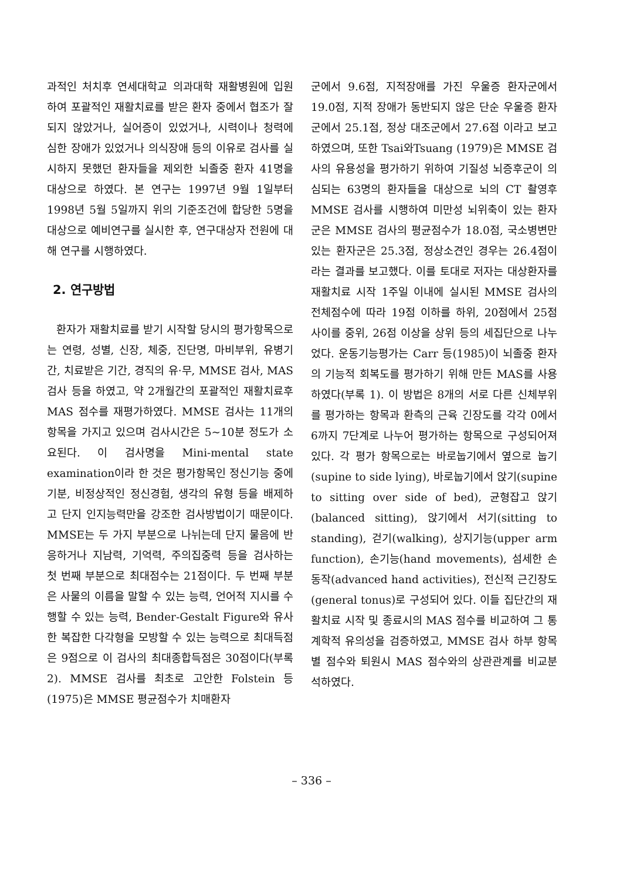과적인 처치후 연세대학교 의과대학 재활병원에 입원하여 포괄적인 재활치료를 받은 환자 중에서 협조가 잘 되지 않았거나, 실어증이 있었거나, 시력이나 청력에 심한 장애가 있었거나 의식장애 등의 이유로 검사를 실시하지 못했던 환자들을 제외한 뇌졸중 환자 41명을 대상으로 하였다. 본 연구는 1997년 9월 1일부터 1998년 5월 5일까지 위의 기준조건에 합당한 5명을 대상으로 예비연구를 실시한 후, 연구대상자 전원에 대해 연구를 시행하였다.
2. 연구방법
환자가 재활치료를 받기 시작할 당시의 평가항목으로는 연령, 성별, 신장, 체중, 진단명, 마비부위, 유병기간, 치료받은 기간, 경직의 유·무, MMSE 검사, MAS 검사 등을 하였고, 약 2개월간의 포괄적인 재활치료후 MAS 점수를 재평가하였다. MMSE 검사는 11개의 항목을 가지고 있으며 검사시간은 5~10분 정도가 소요된다. 이 검사명을 Mini-mental state examination이라 한 것은 평가항목인 정신기능 중에 기분, 비정상적인 정신경험, 생각의 유형 등을 배제하고 단지 인지능력만을 강조한 검사방법이기 때문이다. MMSE는 두 가지 부분으로 나뉘는데 단지 물음에 반응하거나 지남력, 기억력, 주의집중력 등을 검사하는 첫 번째 부분으로 최대점수는 21점이다. 두 번째 부분은 사물의 이름을 말할 수 있는 능력, 언어적 지시를 수행할 수 있는 능력, Bender-Gestalt Figure와 유사한 복잡한 다각형을 모방할 수 있는 능력으로 최대득점은 9점으로 이 검사의 최대종합득점은 30점이다(부록 2). MMSE 검사를 최초로 고안한 Folstein 등(1975)은 MMSE 평균점수가 치매환자
군에서 9.6점, 지적장애를 가진 우울증 환자군에서 19.0점, 지적 장애가 동반되지 않은 단순 우울증 환자군에서 25.1점, 정상 대조군에서 27.6점 이라고 보고하였으며, 또한 Tsai와Tsuang (1979)은 MMSE 검사의 유용성을 평가하기 위하여 기질성 뇌증후군이 의심되는 63명의 환자들을 대상으로 뇌의 CT 촬영후 MMSE 검사를 시행하여 미만성 뇌위축이 있는 환자군은 MMSE 검사의 평균점수가 18.0점, 국소병변만 있는 환자군은 25.3점, 정상소견인 경우는 26.4점이라는 결과를 보고했다. 이를 토대로 저자는 대상환자를 재활치료 시작 1주일 이내에 실시된 MMSE 검사의 전체점수에 따라 19점 이하를 하위, 20점에서 25점 사이를 중위, 26점 이상을 상위 등의 세집단으로 나누었다. 운동기능평가는 Carr 등(1985)이 뇌졸중 환자의 기능적 회복도를 평가하기 위해 만든 MAS를 사용하였다(부록 1). 이 방법은 8개의 서로 다른 신체부위를 평가하는 항목과 환측의 근육 긴장도를 각각 0에서 6까지 7단계로 나누어 평가하는 항목으로 구성되어져 있다. 각 평가 항목으로는 바로눕기에서 옆으로 눕기(supine to side lying), 바로눕기에서 앉기(supine to sitting over side of bed), 균형잡고 앉기(balanced sitting), 앉기에서 서기(sitting to standing), 걷기(walking), 상지기능(upper arm function), 손기능(hand movements), 섬세한 손동작(advanced hand activities), 전신적 근긴장도(general tonus)로 구성되어 있다. 이들 집단간의 재활치료 시작 및 종료시의 MAS 점수를 비교하여 그 통계학적 유의성을 검증하였고, MMSE 검사 하부 항목별 점수와 퇴원시 MAS 점수와의 상관관계를 비교분석하였다.
– 336 –